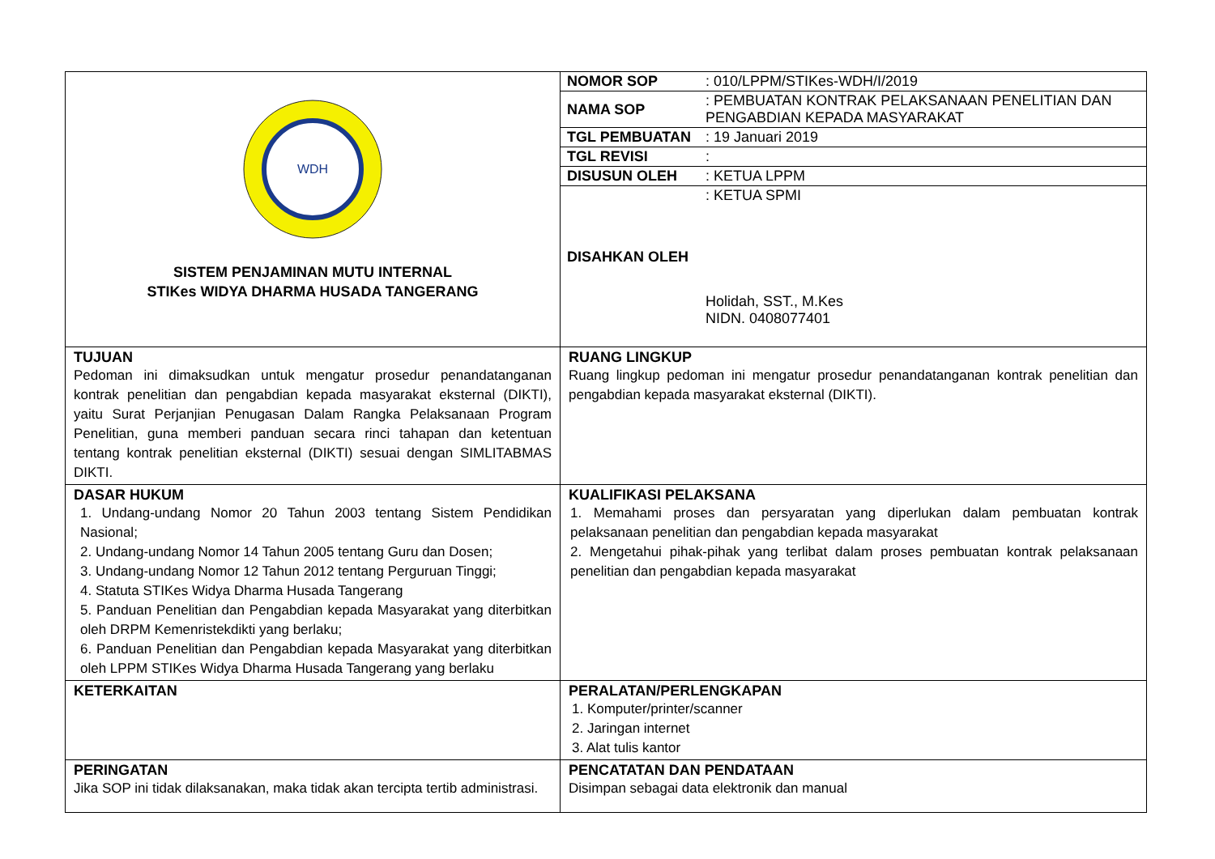| WDH SISTEM PENJAMINAN MUTU INTERNAL STIKes WIDYA DHARMA HUSADA TANGERANG | / NOMOR SOP / : 010/LPPM/STIKes-WDH/I/2019 / / NAMA SOP / : PEMBUATAN KONTRAK PELAKSANAAN PENELITIAN DAN PENGABDIAN KEPADA MASYARAKAT / / TGL PEMBUATAN / : 19 Januari 2019 / / TGL REVISI / : / / DISUSUN OLEH / : KETUA LPPM / / DISAHKAN OLEH / : KETUA SPMI Holidah, SST., M.Kes NIDN. 0408077401 / |
| TUJUAN Pedoman ini dimaksudkan untuk mengatur prosedur penandatanganan kontrak penelitian dan pengabdian kepada masyarakat eksternal (DIKTI), yaitu Surat Perjanjian Penugasan Dalam Rangka Pelaksanaan Program Penelitian, guna memberi panduan secara rinci tahapan dan ketentuan tentang kontrak penelitian eksternal (DIKTI) sesuai dengan SIMLITABMAS DIKTI. | RUANG LINGKUP Ruang lingkup pedoman ini mengatur prosedur penandatanganan kontrak penelitian dan pengabdian kepada masyarakat eksternal (DIKTI). |
| DASAR HUKUM 1. Undang-undang Nomor 20 Tahun 2003 tentang Sistem Pendidikan Nasional; 2. Undang-undang Nomor 14 Tahun 2005 tentang Guru dan Dosen; 3. Undang-undang Nomor 12 Tahun 2012 tentang Perguruan Tinggi; 4. Statuta STIKes Widya Dharma Husada Tangerang 5. Panduan Penelitian dan Pengabdian kepada Masyarakat yang diterbitkan oleh DRPM Kemenristekdikti yang berlaku; 6. Panduan Penelitian dan Pengabdian kepada Masyarakat yang diterbitkan oleh LPPM STIKes Widya Dharma Husada Tangerang yang berlaku | KUALIFIKASI PELAKSANA 1. Memahami proses dan persyaratan yang diperlukan dalam pembuatan kontrak pelaksanaan penelitian dan pengabdian kepada masyarakat 2. Mengetahui pihak-pihak yang terlibat dalam proses pembuatan kontrak pelaksanaan penelitian dan pengabdian kepada masyarakat |
| KETERKAITAN | PERALATAN/PERLENGKAPAN 1. Komputer/printer/scanner 2. Jaringan internet 3. Alat tulis kantor |
| PERINGATAN Jika SOP ini tidak dilaksanakan, maka tidak akan tercipta tertib administrasi. | PENCATATAN DAN PENDATAAN Disimpan sebagai data elektronik dan manual |